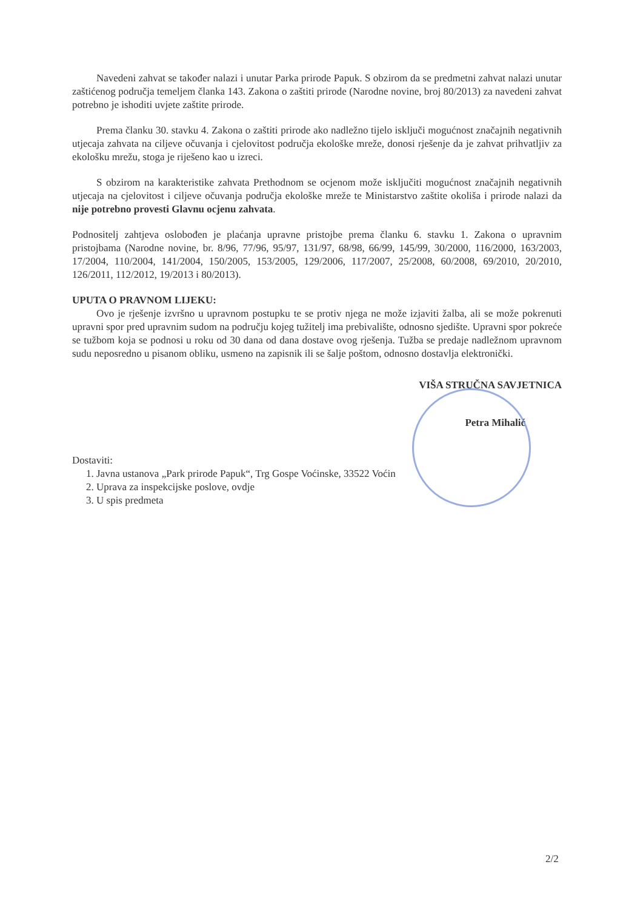Navedeni zahvat se također nalazi i unutar Parka prirode Papuk. S obzirom da se predmetni zahvat nalazi unutar zaštićenog područja temeljem članka 143. Zakona o zaštiti prirode (Narodne novine, broj 80/2013) za navedeni zahvat potrebno je ishoditi uvjete zaštite prirode.
Prema članku 30. stavku 4. Zakona o zaštiti prirode ako nadležno tijelo isključi mogućnost značajnih negativnih utjecaja zahvata na ciljeve očuvanja i cjelovitost područja ekološke mreže, donosi rješenje da je zahvat prihvatljiv za ekološku mrežu, stoga je riješeno kao u izreci.
S obzirom na karakteristike zahvata Prethodnom se ocjenom može isključiti mogućnost značajnih negativnih utjecaja na cjelovitost i ciljeve očuvanja područja ekološke mreže te Ministarstvo zaštite okoliša i prirode nalazi da nije potrebno provesti Glavnu ocjenu zahvata.
Podnositelj zahtjeva oslobođen je plaćanja upravne pristojbe prema članku 6. stavku 1. Zakona o upravnim pristojbama (Narodne novine, br. 8/96, 77/96, 95/97, 131/97, 68/98, 66/99, 145/99, 30/2000, 116/2000, 163/2003, 17/2004, 110/2004, 141/2004, 150/2005, 153/2005, 129/2006, 117/2007, 25/2008, 60/2008, 69/2010, 20/2010, 126/2011, 112/2012, 19/2013 i 80/2013).
UPUTA O PRAVNOM LIJEKU:
Ovo je rješenje izvršno u upravnom postupku te se protiv njega ne može izjaviti žalba, ali se može pokrenuti upravni spor pred upravnim sudom na području kojeg tužitelj ima prebivalište, odnosno sjedište. Upravni spor pokreće se tužbom koja se podnosi u roku od 30 dana od dana dostave ovog rješenja. Tužba se predaje nadležnom upravnom sudu neposredno u pisanom obliku, usmeno na zapisnik ili se šalje poštom, odnosno dostavlja elektronički.
VIŠA STRUČNA SAVJETNICA
Petra Mihalić
Dostaviti:
1. Javna ustanova „Park prirode Papuk“, Trg Gospe Voćinske, 33522 Voćin
2. Uprava za inspekcijske poslove, ovdje
3. U spis predmeta
2/2